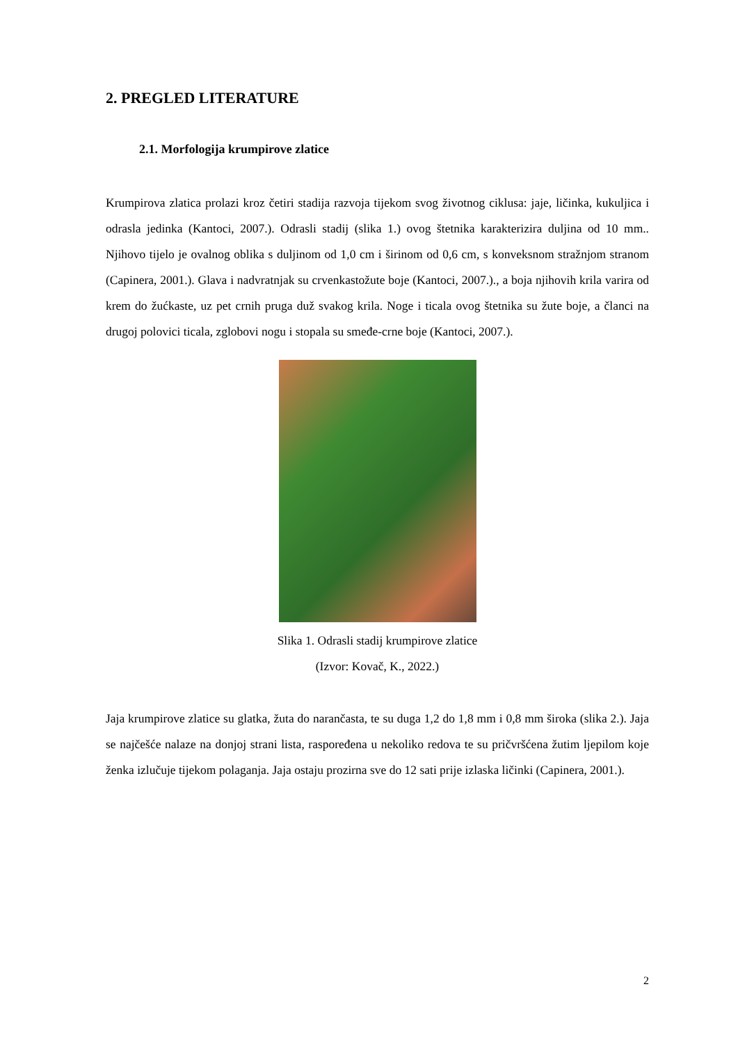2. PREGLED LITERATURE
2.1. Morfologija krumpirove zlatice
Krumpirova zlatica prolazi kroz četiri stadija razvoja tijekom svog životnog ciklusa: jaje, ličinka, kukuljica i odrasla jedinka (Kantoci, 2007.). Odrasli stadij (slika 1.) ovog štetnika karakterizira duljina od 10 mm.. Njihovo tijelo je ovalnog oblika s duljinom od 1,0 cm i širinom od 0,6 cm, s konveksnom stražnjom stranom (Capinera, 2001.). Glava i nadvratnjak su crvenkastožute boje (Kantoci, 2007.)., a boja njihovih krila varira od krem do žućkaste, uz pet crnih pruga duž svakog krila. Noge i ticala ovog štetnika su žute boje, a članci na drugoj polovici ticala, zglobovi nogu i stopala su smeđe-crne boje (Kantoci, 2007.).
Slika 1. Odrasli stadij krumpirove zlatice
(Izvor: Kovač, K., 2022.)
Jaja krumpirove zlatice su glatka, žuta do narančasta, te su duga 1,2 do 1,8 mm i 0,8 mm široka (slika 2.). Jaja se najčešće nalaze na donjoj strani lista, raspoređena u nekoliko redova te su pričvršćena žutim ljepilom koje ženka izlučuje tijekom polaganja. Jaja ostaju prozirna sve do 12 sati prije izlaska ličinki (Capinera, 2001.).
2